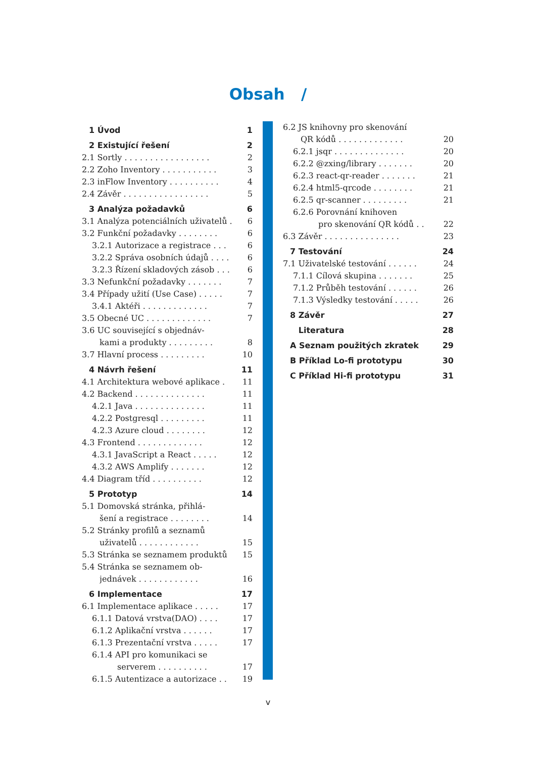Obsah /
1 Úvod 1
2 Existující řešení 2
2.1 Sortly . . . . . . . . . . . . . . . . . 2
2.2 Zoho Inventory . . . . . . . . . . . 3
2.3 inFlow Inventory . . . . . . . . . . 4
2.4 Závěr . . . . . . . . . . . . . . . . . 5
3 Analýza požadavků 6
3.1 Analýza potenciálních uživatelů . 6
3.2 Funkční požadavky . . . . . . . . 6
3.2.1 Autorizace a registrace . . . 6
3.2.2 Správa osobních údajů . . . . 6
3.2.3 Řízení skladových zásob . . . 6
3.3 Nefunkční požadavky . . . . . . . 7
3.4 Případy užití (Use Case) . . . . . 7
3.4.1 Aktéři . . . . . . . . . . . . . 7
3.5 Obecné UC . . . . . . . . . . . . . 7
3.6 UC související s objednáv-
kami a produkty . . . . . . . . . 8
3.7 Hlavní process . . . . . . . . . 10
4 Návrh řešení 11
4.1 Architektura webové aplikace . 11
4.2 Backend . . . . . . . . . . . . . . 11
4.2.1 Java . . . . . . . . . . . . . . 11
4.2.2 Postgresql . . . . . . . . . 11
4.2.3 Azure cloud . . . . . . . . 12
4.3 Frontend . . . . . . . . . . . . . 12
4.3.1 JavaScript a React . . . . . 12
4.3.2 AWS Amplify . . . . . . . 12
4.4 Diagram tříd . . . . . . . . . . 12
5 Prototyp 14
5.1 Domovská stránka, přihlá-
šení a registrace . . . . . . . . 14
5.2 Stránky profilů a seznamů
uživatelů . . . . . . . . . . . . 15
5.3 Stránka se seznamem produktů 15
5.4 Stránka se seznamem ob-
jednávek . . . . . . . . . . . . 16
6 Implementace 17
6.1 Implementace aplikace . . . . . 17
6.1.1 Datová vrstva(DAO) . . . . 17
6.1.2 Aplikační vrstva . . . . . . 17
6.1.3 Prezentační vrstva . . . . . 17
6.1.4 API pro komunikaci se
serverem . . . . . . . . . . 17
6.1.5 Autentizace a autorizace . . 19
6.2 JS knihovny pro skenování
QR kódů . . . . . . . . . . . . . 20
6.2.1 jsqr . . . . . . . . . . . . . . 20
6.2.2 @zxing/library . . . . . . . 20
6.2.3 react-qr-reader . . . . . . . 21
6.2.4 html5-qrcode . . . . . . . . 21
6.2.5 qr-scanner . . . . . . . . . 21
6.2.6 Porovnání knihoven
pro skenování QR kódů . . 22
6.3 Závěr . . . . . . . . . . . . . . . 23
7 Testování 24
7.1 Uživatelské testování . . . . . . 24
7.1.1 Cílová skupina . . . . . . . 25
7.1.2 Průběh testování . . . . . . 26
7.1.3 Výsledky testování . . . . . 26
8 Závěr 27
Literatura 28
A Seznam použitých zkratek 29
B Příklad Lo-fi prototypu 30
C Příklad Hi-fi prototypu 31
v